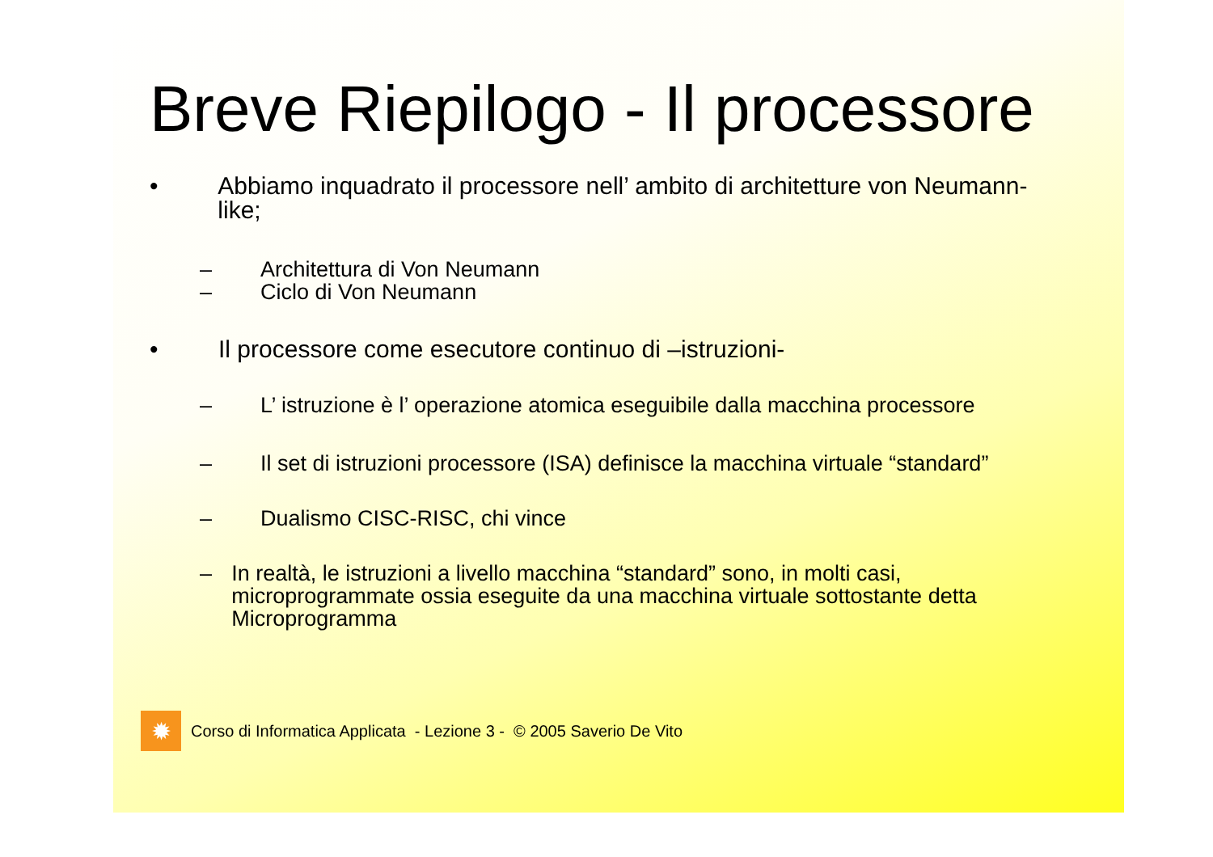Breve Riepilogo - Il processore
• Abbiamo inquadrato il processore nell’ ambito di architetture von Neumann-like;
– Architettura di Von Neumann
– Ciclo di Von Neumann
• Il processore come esecutore continuo di –istruzioni-
– L’ istruzione è l’ operazione atomica eseguibile dalla macchina processore
– Il set di istruzioni processore (ISA) definisce la macchina virtuale “standard”
– Dualismo CISC-RISC, chi vince
– In realtà, le istruzioni a livello macchina “standard” sono, in molti casi, microprogrammate ossia eseguite da una macchina virtuale sottostante detta Microprogramma
✹
Corso di Informatica Applicata - Lezione 3 - © 2005 Saverio De Vito